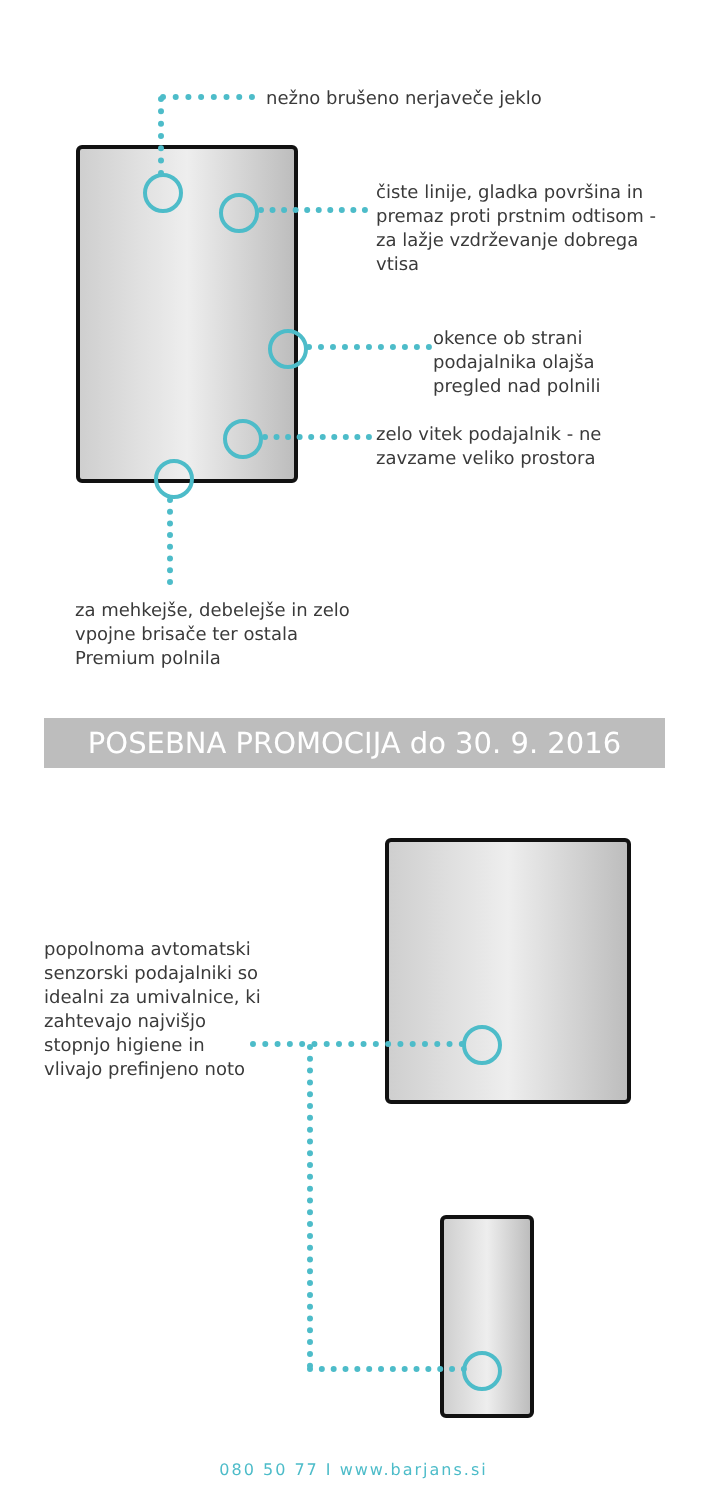nežno brušeno nerjaveče jeklo
čiste linije, gladka površina in premaz proti prstnim odtisom - za lažje vzdrževanje dobrega vtisa
okence ob strani podajalnika olajša pregled nad polnili
zelo vitek podajalnik - ne zavzame veliko prostora
za mehkejše, debelejše in zelo vpojne brisače ter ostala Premium polnila
POSEBNA PROMOCIJA do 30. 9. 2016
popolnoma avtomatski senzorski podajalniki so idealni za umivalnice, ki zahtevajo najvišjo stopnjo higiene in vlivajo prefinjeno noto
080 50 77 I www.barjans.si